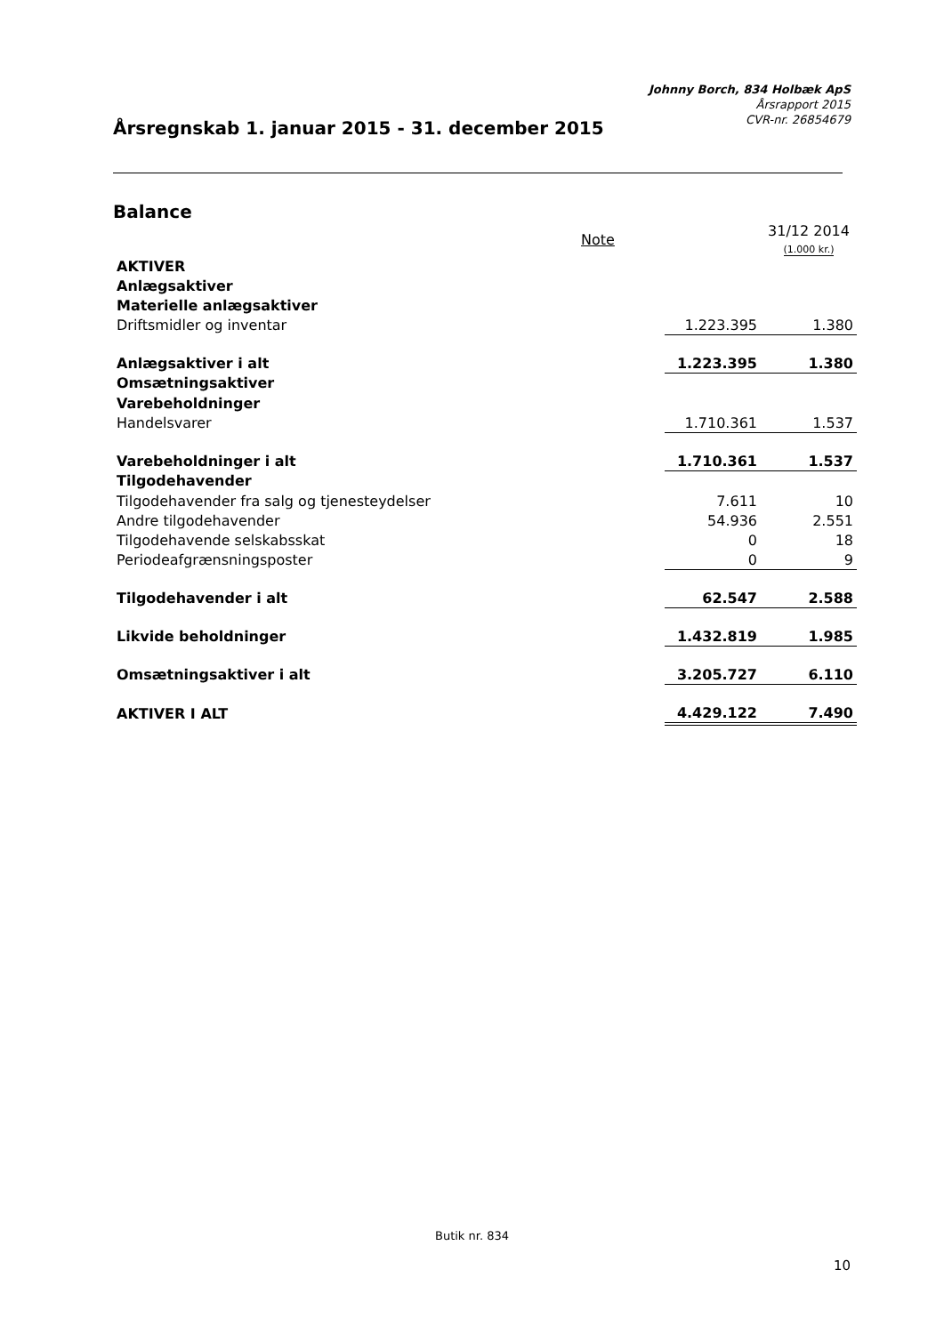Johnny Borch, 834 Holbæk ApS
Årsrapport 2015
CVR-nr. 26854679
Årsregnskab 1. januar 2015 - 31. december 2015
Balance
| | Note | | 31/12 2014 (1.000 kr.) |
| --- | --- | --- | --- |
| AKTIVER | | | |
| Anlægsaktiver | | | |
| Materielle anlægsaktiver | | | |
| Driftsmidler og inventar | | 1.223.395 | 1.380 |
| Anlægsaktiver i alt | | 1.223.395 | 1.380 |
| Omsætningsaktiver | | | |
| Varebeholdninger | | | |
| Handelsvarer | | 1.710.361 | 1.537 |
| Varebeholdninger i alt | | 1.710.361 | 1.537 |
| Tilgodehavender | | | |
| Tilgodehavender fra salg og tjenesteydelser | | 7.611 | 10 |
| Andre tilgodehavender | | 54.936 | 2.551 |
| Tilgodehavende selskabsskat | | 0 | 18 |
| Periodeafgrænsningsposter | | 0 | 9 |
| Tilgodehavender i alt | | 62.547 | 2.588 |
| Likvide beholdninger | | 1.432.819 | 1.985 |
| Omsætningsaktiver i alt | | 3.205.727 | 6.110 |
| AKTIVER I ALT | | 4.429.122 | 7.490 |
Butik nr. 834
10